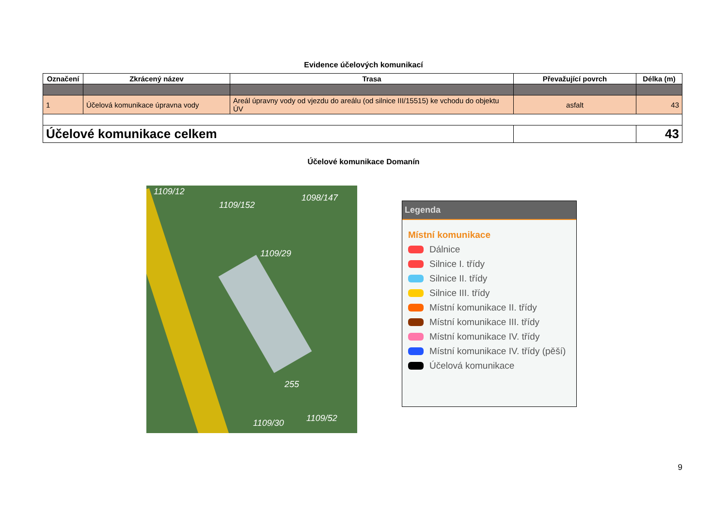Evidence účelových komunikací
| Označení | Zkrácený název | Trasa | Převažující povrch | Délka (m) |
| --- | --- | --- | --- | --- |
| 1 | Účelová komunikace úpravna vody | Areál úpravny vody od vjezdu do areálu (od silnice III/15515) ke vchodu do objektu ÚV | asfalt | 43 |
| Účelové komunikace celkem | | | | 43 |
Účelové komunikace Domanín
1109/12
1109/152
1098/147
1109/29
255
1109/52 1109/30
Legenda
Místní komunikace
Dálnice
Silnice I. třídy
Silnice II. třídy
Silnice III. třídy
Místní komunikace II. třídy
Místní komunikace III. třídy
Místní komunikace IV. třídy
Místní komunikace IV. třídy (pěší)
Účelová komunikace
9